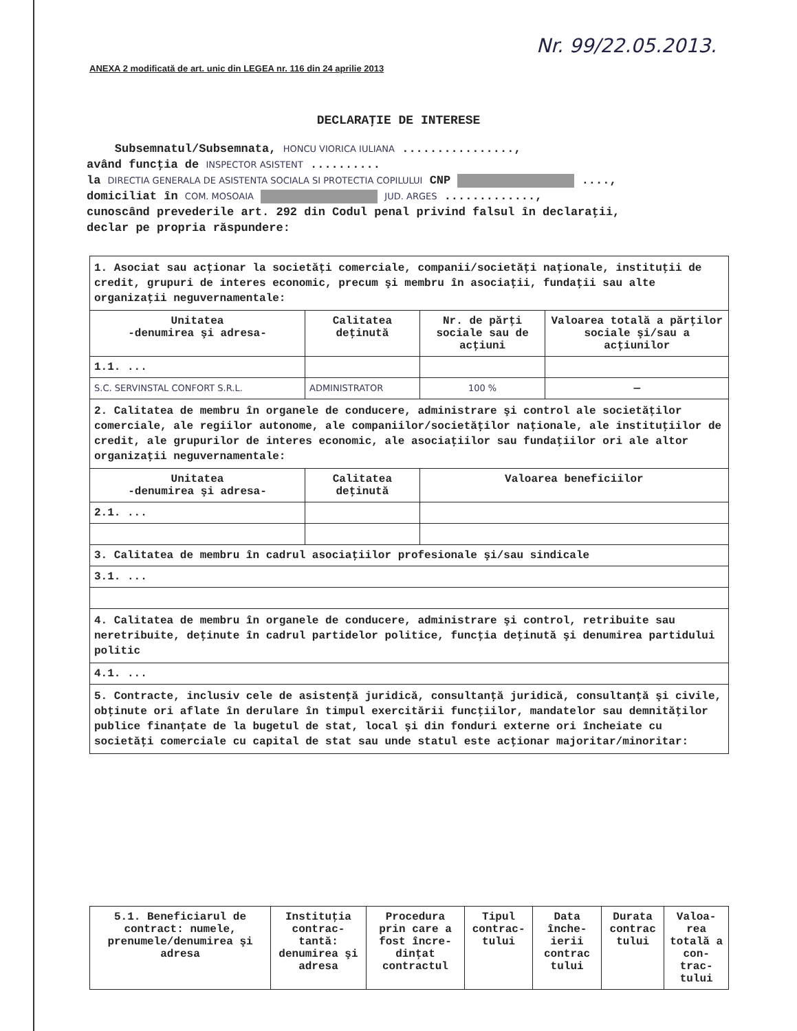Nr. 99/22.05.2013.
ANEXA 2 modificată de art. unic din LEGEA nr. 116 din 24 aprilie 2013
DECLARAŢIE DE INTERESE
Subsemnatul/Subsemnata, HONCU VIORICA IULIANA ................,
având funcţia de INSPECTOR ASISTENT ..........
la DIRECTIA GENERALA DE ASISTENTA SOCIALA SI PROTECTIA COPILULUI CNP ....,
domiciliat în COM. MOSOAIA JUD. ARGES .............,
cunoscând prevederile art. 292 din Codul penal privind falsul în declaraţii,
declar pe propria răspundere:
| 1. Asociat sau acţionar la societăţi comerciale, companii/societăţi naţionale, instituţii de credit, grupuri de interes economic, precum şi membru în asociaţii, fundaţii sau alte organizaţii neguvernamentale: | | | |
| Unitatea -denumirea şi adresa- | Calitatea deţinută | Nr. de părţi sociale sau de acţiuni | Valoarea totală a părţilor sociale şi/sau a acţiunilor |
| 1.1. ... | | | |
| S.C. SERVINSTAL CONFORT S.R.L. | ADMINISTRATOR | 100 % | — |
| 2. Calitatea de membru în organele de conducere, administrare şi control ale societăţilor comerciale, ale regiilor autonome, ale companiilor/societăţilor naţionale, ale instituţiilor de credit, ale grupurilor de interes economic, ale asociaţiilor sau fundaţiilor ori ale altor organizaţii neguvernamentale: | | | |
| Unitatea -denumirea şi adresa- | Calitatea deţinută | Valoarea beneficiilor | |
| 2.1. ... | | | |
| 3. Calitatea de membru în cadrul asociaţiilor profesionale şi/sau sindicale | | | |
| 3.1. ... | | | |
| 4. Calitatea de membru în organele de conducere, administrare şi control, retribuite sau neretribuite, deţinute în cadrul partidelor politice, funcţia deţinută şi denumirea partidului politic | | | |
| 4.1. ... | | | |
| 5. Contracte, inclusiv cele de asistenţă juridică, consultanţă juridică, consultanţă şi civile, obţinute ori aflate în derulare în timpul exercitării funcţiilor, mandatelor sau demnităţilor publice finanţate de la bugetul de stat, local şi din fonduri externe ori încheiate cu societăţi comerciale cu capital de stat sau unde statul este acţionar majoritar/minoritar: | | | |
| 5.1. Beneficiarul de contract: numele, prenumele/denumirea şi adresa | Instituţia contrac-tantă: denumirea şi adresa | Procedura prin care a fost încre-dinţat contractul | Tipul contrac-tului | Data înche-ierii contrac tului | Durata contrac tului | Valoa-rea totală a con-trac-tului |
| --- | --- | --- | --- | --- | --- | --- |